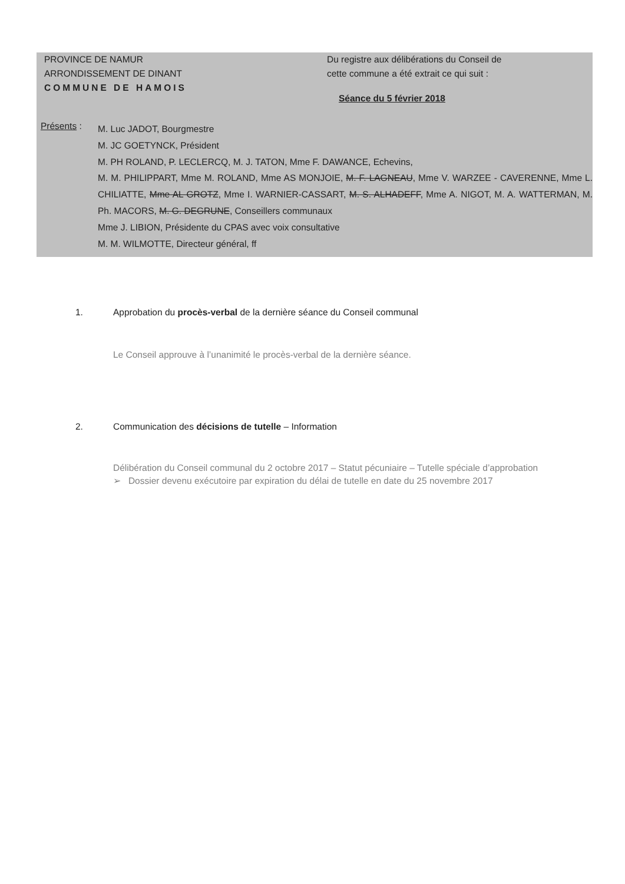PROVINCE DE NAMUR
ARRONDISSEMENT DE DINANT
COMMUNE DE HAMOIS
Du registre aux délibérations du Conseil de
cette commune a été extrait ce qui suit :
Séance du 5 février 2018
Présents :
M. Luc JADOT, Bourgmestre
M. JC GOETYNCK, Président
M. PH ROLAND, P. LECLERCQ, M. J. TATON, Mme F. DAWANCE, Echevins,
M. M. PHILIPPART, Mme M. ROLAND, Mme AS MONJOIE, M. F. LAGNEAU, Mme V. WARZEE - CAVERENNE, Mme L. CHILIATTE, Mme AL GROTZ, Mme I. WARNIER-CASSART, M. S. ALHADEFF, Mme A. NIGOT, M. A. WATTERMAN, M. Ph. MACORS, M. G. DEGRUNE, Conseillers communaux
Mme J. LIBION, Présidente du CPAS avec voix consultative
M. M. WILMOTTE, Directeur général, ff
1. Approbation du procès-verbal de la dernière séance du Conseil communal
Le Conseil approuve à l’unanimité le procès-verbal de la dernière séance.
2. Communication des décisions de tutelle – Information
Délibération du Conseil communal du 2 octobre 2017 – Statut pécuniaire – Tutelle spéciale d’approbation
➢ Dossier devenu exécutoire par expiration du délai de tutelle en date du 25 novembre 2017